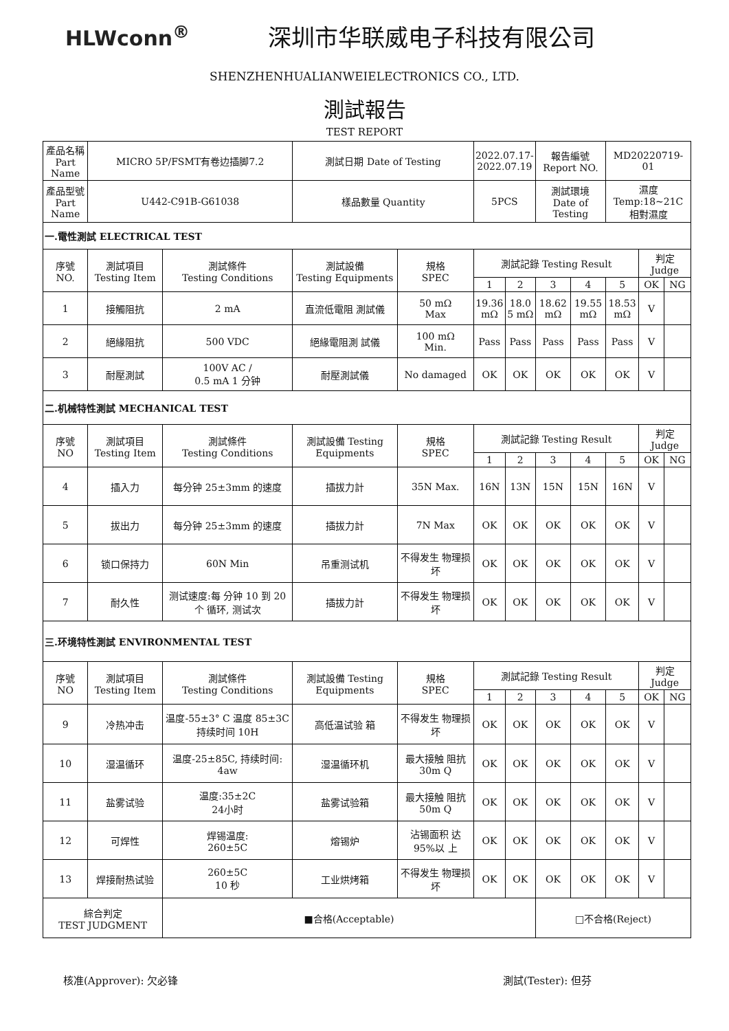HLWconn<sup>®</sup> 深圳市华联威电子科技有限公司
SHENZHENHUALIANWEIELECTRONICS CO., LTD.
測試報告
TEST REPORT
| 產品名稱 Part Name | MICRO 5P/FSMT有卷边插脚7.2 | | 測試日期 Date of Testing | | 2022.07.17- 2022.07.19 | | 報告編號 Report NO. | | MD20220719-01 | | |
| 產品型號 Part Name | U442-C91B-G61038 | | 樣品數量 Quantity | | 5PCS | | 測試環境 Date of Testing | | 濕度 Temp:18~21C 相對濕度 | | |
| 一.電性測試 ELECTRICAL TEST | | | | | | | | | | | |
| 序號 NO. | 測試項目 Testing Item | 測試條件 Testing Conditions | 測試設備 Testing Equipments | 規格 SPEC | 測試記錄 Testing Result | | | | | 判定 Judge | |
| | | | | | 1 | 2 | 3 | 4 | 5 | OK | NG |
| 1 | 接觸阻抗 | 2 mA | 直流低電阻 測試儀 | 50 mΩ Max | 19.36 mΩ | 18.0 5 mΩ | 18.62 mΩ | 19.55 mΩ | 18.53 mΩ | V | |
| 2 | 絕緣阻抗 | 500 VDC | 絕緣電阻測 試儀 | 100 mΩ Min. | Pass | Pass | Pass | Pass | Pass | V | |
| 3 | 耐壓測試 | 100V AC / 0.5 mA 1 分钟 | 耐壓測試儀 | No damaged | OK | OK | OK | OK | OK | V | |
| 二.机械特性測試 MECHANICAL TEST | | | | | | | | | | | |
| 序號 NO | 測試項目 Testing Item | 測試條件 Testing Conditions | 測試設備 Testing Equipments | 規格 SPEC | 測試記錄 Testing Result | | | | | 判定 Judge | |
| | | | | | 1 | 2 | 3 | 4 | 5 | OK | NG |
| 4 | 插入力 | 每分钟 25±3mm 的速度 | 插拔力計 | 35N Max. | 16N | 13N | 15N | 15N | 16N | V | |
| 5 | 拔出力 | 每分钟 25±3mm 的速度 | 插拔力計 | 7N Max | OK | OK | OK | OK | OK | V | |
| 6 | 锁口保持力 | 60N Min | 吊重测试机 | 不得发生 物理损坏 | OK | OK | OK | OK | OK | V | |
| 7 | 耐久性 | 测试速度:每 分钟 10 到 20 个 循环, 测试次 | 插拔力計 | 不得发生 物理损坏 | OK | OK | OK | OK | OK | V | |
| 三.环境特性測試 ENVIRONMENTAL TEST | | | | | | | | | | | |
| 序號 NO | 測試項目 Testing Item | 測試條件 Testing Conditions | 測試設備 Testing Equipments | 規格 SPEC | 測試記錄 Testing Result | | | | | 判定 Judge | |
| | | | | | 1 | 2 | 3 | 4 | 5 | OK | NG |
| 9 | 冷热冲击 | 温度-55±3° C 温度 85±3C 持续时间 10H | 高低温试验 箱 | 不得发生 物理损坏 | OK | OK | OK | OK | OK | V | |
| 10 | 湿温循环 | 温度-25±85C, 持续时间: 4aw | 湿温循环机 | 最大接触 阻抗 30m Q | OK | OK | OK | OK | OK | V | |
| 11 | 盐雾试验 | 温度:35±2C 24小时 | 盐雾试验箱 | 最大接触 阻抗 50m Q | OK | OK | OK | OK | OK | V | |
| 12 | 可焊性 | 焊锡温度: 260±5C | 熔锡炉 | 沾锡面积 达 95%以 上 | OK | OK | OK | OK | OK | V | |
| 13 | 焊接耐热试验 | 260±5C 10 秒 | 工业烘烤箱 | 不得发生 物理损坏 | OK | OK | OK | OK | OK | V | |
| 綜合判定 TEST JUDGMENT | | ■合格(Acceptable) | | | | | □不合格(Reject) | | | | |
核准(Approver): 欠必锋 測試(Tester): 但芬